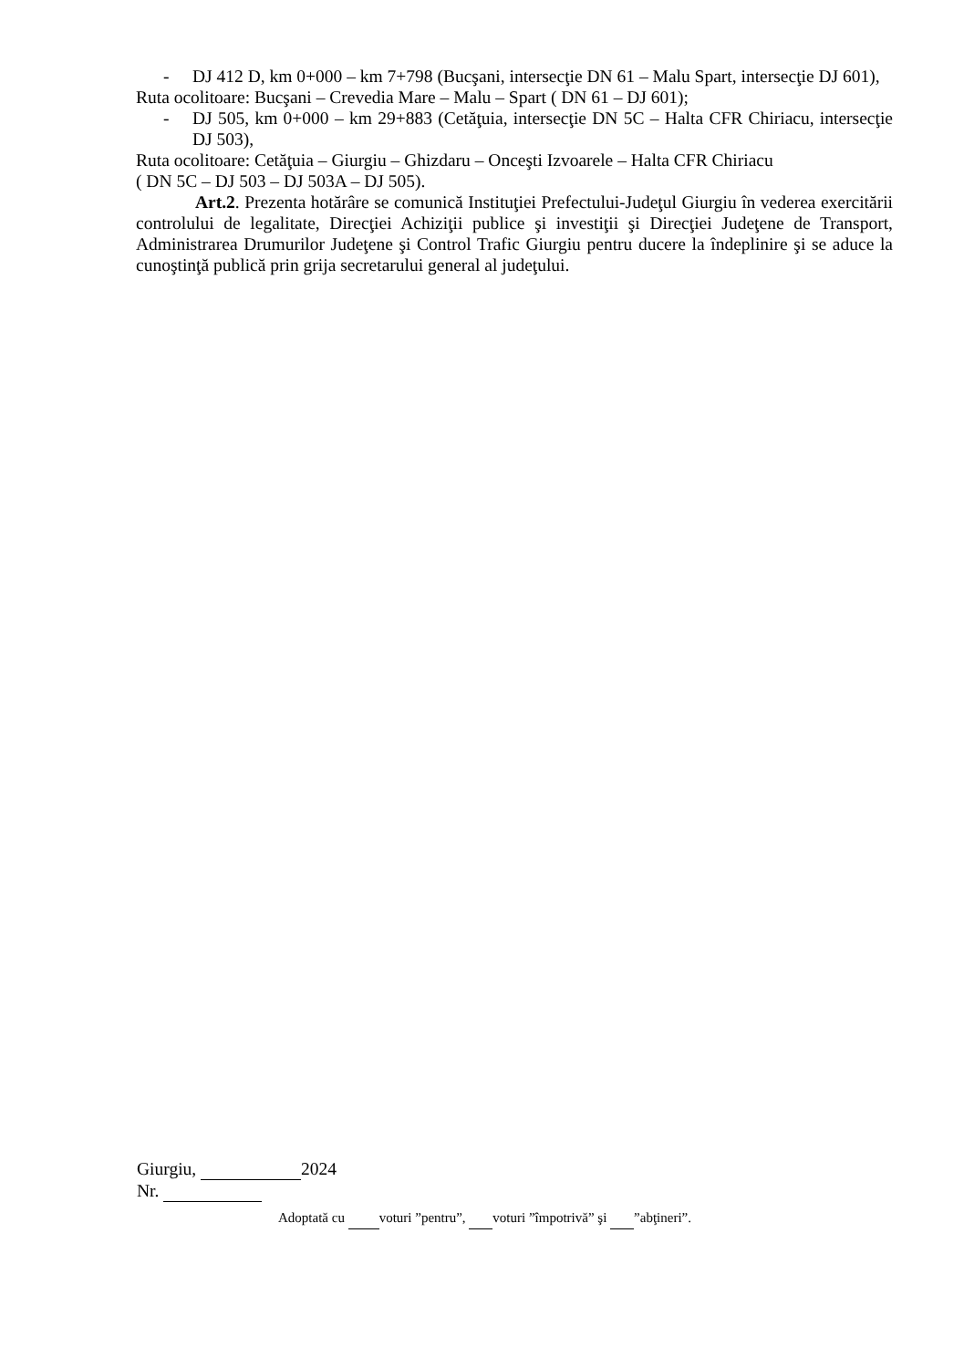- DJ 412 D, km 0+000 – km 7+798 (Bucşani, intersecţie DN 61 – Malu Spart, intersecţie DJ 601),
Ruta ocolitoare: Bucşani – Crevedia Mare – Malu – Spart ( DN 61 – DJ 601);
- DJ 505, km 0+000 – km 29+883 (Cetăţuia, intersecţie DN 5C – Halta CFR Chiriacu, intersecţie DJ 503),
Ruta ocolitoare: Cetăţuia – Giurgiu – Ghizdaru – Onceşti Izvoarele – Halta CFR Chiriacu
( DN 5C – DJ 503 – DJ 503A – DJ 505).
Art.2. Prezenta hotărâre se comunică Instituţiei Prefectului-Judeţul Giurgiu în vederea exercitării controlului de legalitate, Direcţiei Achiziţii publice şi investiţii şi Direcţiei Judeţene de Transport, Administrarea Drumurilor Judeţene şi Control Trafic Giurgiu pentru ducere la îndeplinire şi se aduce la cunoştinţă publică prin grija secretarului general al judeţului.
Giurgiu, 2024
Nr.
Adoptată cu voturi ”pentru”, voturi ”împotrivă” şi ”abţineri”.